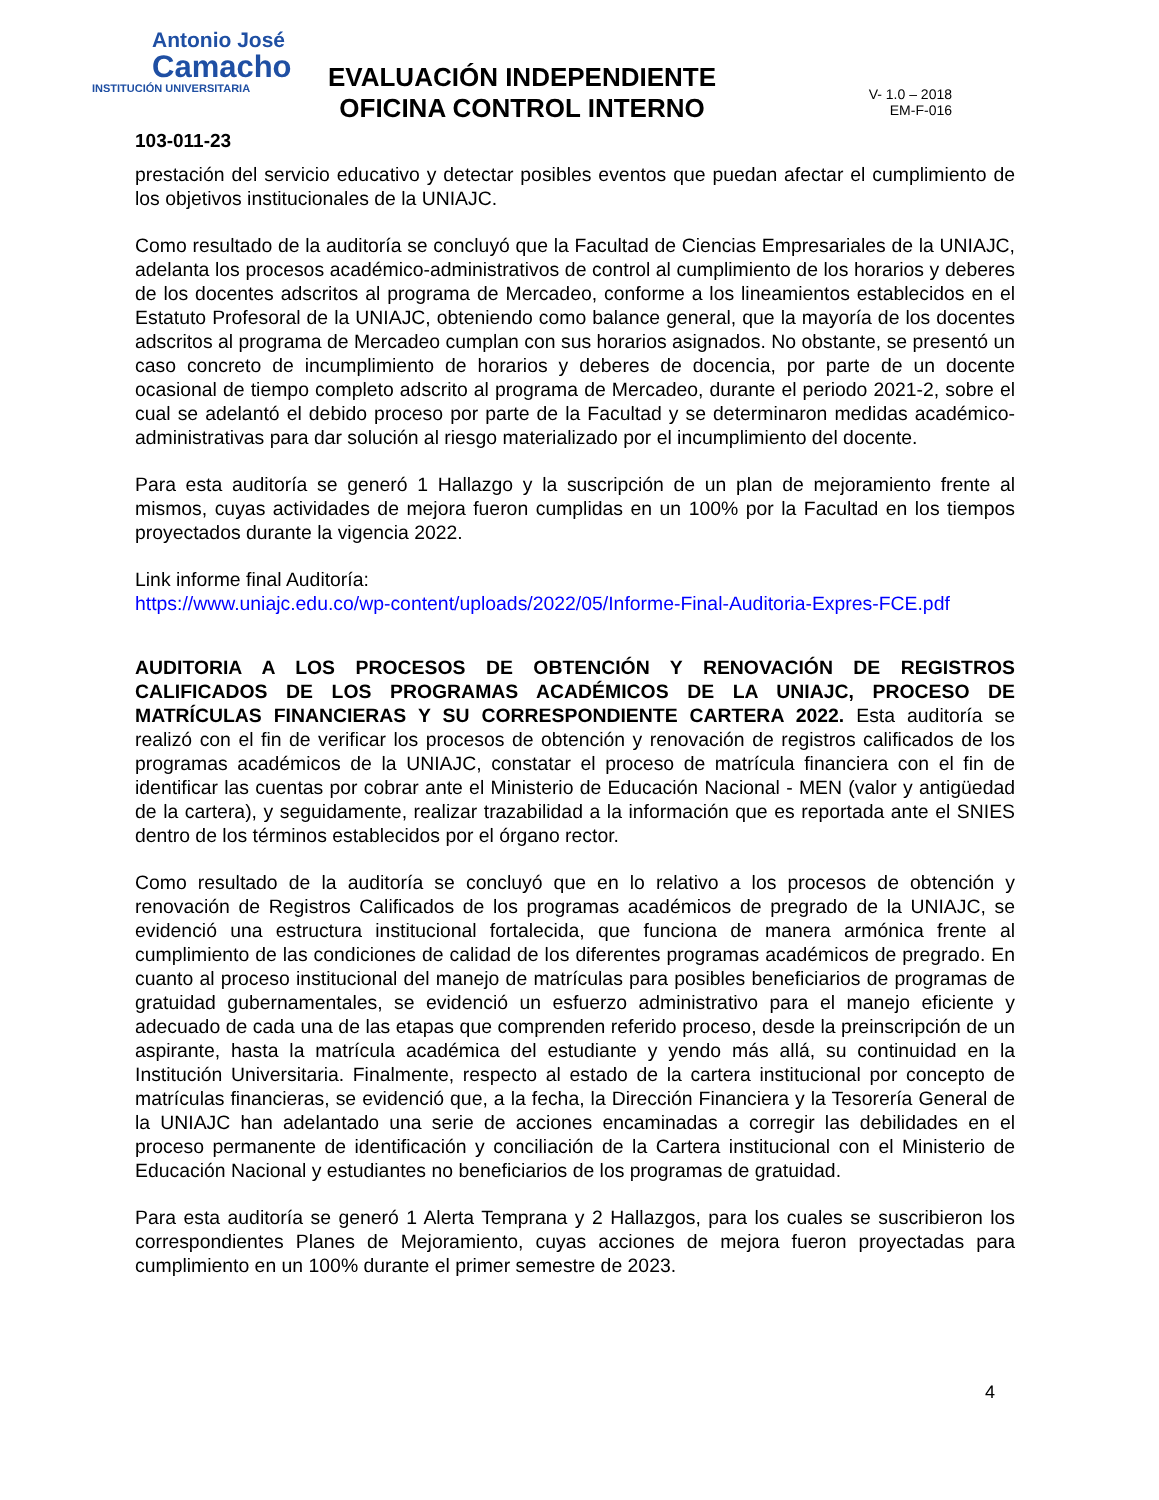Antonio José
Camacho
INSTITUCIÓN UNIVERSITARIA
EVALUACIÓN INDEPENDIENTE
OFICINA CONTROL INTERNO
V- 1.0 – 2018
EM-F-016
103-011-23
prestación del servicio educativo y detectar posibles eventos que puedan afectar el cumplimiento de los objetivos institucionales de la UNIAJC.
Como resultado de la auditoría se concluyó que la Facultad de Ciencias Empresariales de la UNIAJC, adelanta los procesos académico-administrativos de control al cumplimiento de los horarios y deberes de los docentes adscritos al programa de Mercadeo, conforme a los lineamientos establecidos en el Estatuto Profesoral de la UNIAJC, obteniendo como balance general, que la mayoría de los docentes adscritos al programa de Mercadeo cumplan con sus horarios asignados. No obstante, se presentó un caso concreto de incumplimiento de horarios y deberes de docencia, por parte de un docente ocasional de tiempo completo adscrito al programa de Mercadeo, durante el periodo 2021-2, sobre el cual se adelantó el debido proceso por parte de la Facultad y se determinaron medidas académico-administrativas para dar solución al riesgo materializado por el incumplimiento del docente.
Para esta auditoría se generó 1 Hallazgo y la suscripción de un plan de mejoramiento frente al mismos, cuyas actividades de mejora fueron cumplidas en un 100% por la Facultad en los tiempos proyectados durante la vigencia 2022.
Link informe final Auditoría:
https://www.uniajc.edu.co/wp-content/uploads/2022/05/Informe-Final-Auditoria-Expres-FCE.pdf
AUDITORIA A LOS PROCESOS DE OBTENCIÓN Y RENOVACIÓN DE REGISTROS CALIFICADOS DE LOS PROGRAMAS ACADÉMICOS DE LA UNIAJC, PROCESO DE MATRÍCULAS FINANCIERAS Y SU CORRESPONDIENTE CARTERA 2022. Esta auditoría se realizó con el fin de verificar los procesos de obtención y renovación de registros calificados de los programas académicos de la UNIAJC, constatar el proceso de matrícula financiera con el fin de identificar las cuentas por cobrar ante el Ministerio de Educación Nacional - MEN (valor y antigüedad de la cartera), y seguidamente, realizar trazabilidad a la información que es reportada ante el SNIES dentro de los términos establecidos por el órgano rector.
Como resultado de la auditoría se concluyó que en lo relativo a los procesos de obtención y renovación de Registros Calificados de los programas académicos de pregrado de la UNIAJC, se evidenció una estructura institucional fortalecida, que funciona de manera armónica frente al cumplimiento de las condiciones de calidad de los diferentes programas académicos de pregrado. En cuanto al proceso institucional del manejo de matrículas para posibles beneficiarios de programas de gratuidad gubernamentales, se evidenció un esfuerzo administrativo para el manejo eficiente y adecuado de cada una de las etapas que comprenden referido proceso, desde la preinscripción de un aspirante, hasta la matrícula académica del estudiante y yendo más allá, su continuidad en la Institución Universitaria. Finalmente, respecto al estado de la cartera institucional por concepto de matrículas financieras, se evidenció que, a la fecha, la Dirección Financiera y la Tesorería General de la UNIAJC han adelantado una serie de acciones encaminadas a corregir las debilidades en el proceso permanente de identificación y conciliación de la Cartera institucional con el Ministerio de Educación Nacional y estudiantes no beneficiarios de los programas de gratuidad.
Para esta auditoría se generó 1 Alerta Temprana y 2 Hallazgos, para los cuales se suscribieron los correspondientes Planes de Mejoramiento, cuyas acciones de mejora fueron proyectadas para cumplimiento en un 100% durante el primer semestre de 2023.
4